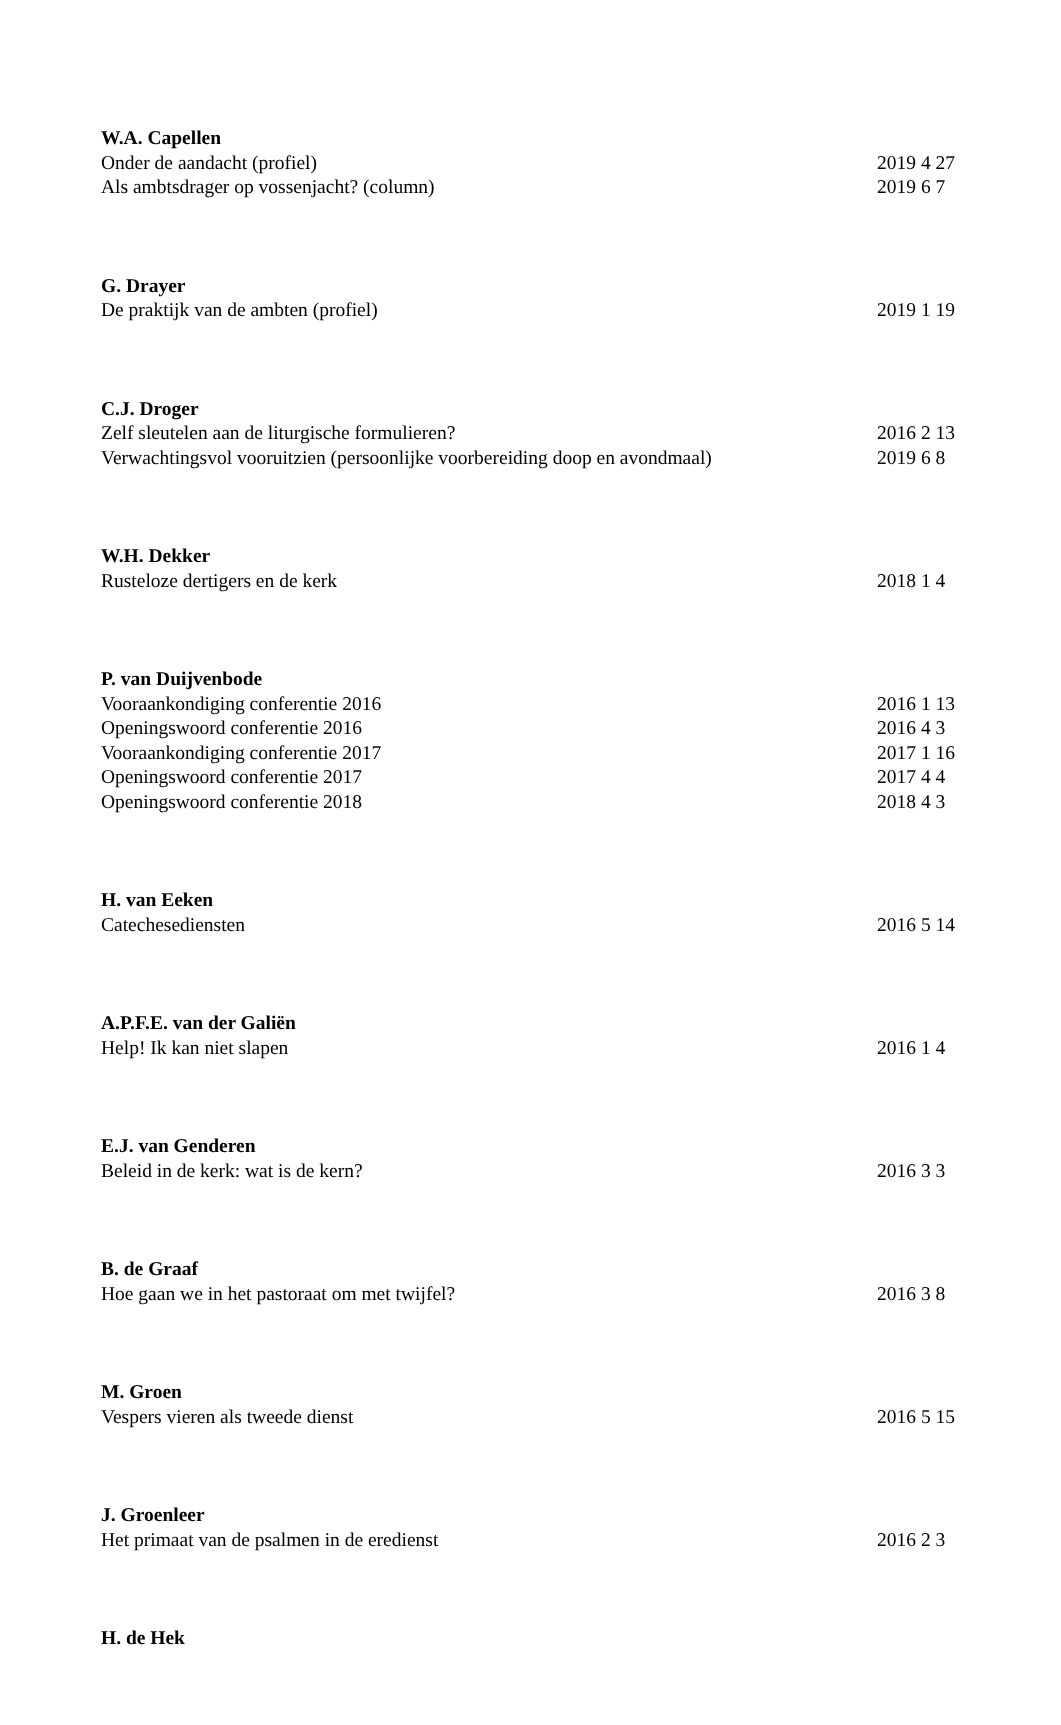W.A. Capellen
Onder de aandacht (profiel) 2019 4 27
Als ambtsdrager op vossenjacht? (column) 2019 6 7
G. Drayer
De praktijk van de ambten (profiel) 2019 1 19
C.J. Droger
Zelf sleutelen aan de liturgische formulieren? 2016 2 13
Verwachtingsvol vooruitzien (persoonlijke voorbereiding doop en avondmaal) 2019 6 8
W.H. Dekker
Rusteloze dertigers en de kerk 2018 1 4
P. van Duijvenbode
Vooraankondiging conferentie 2016 2016 1 13
Openingswoord conferentie 2016 2016 4 3
Vooraankondiging conferentie 2017 2017 1 16
Openingswoord conferentie 2017 2017 4 4
Openingswoord conferentie 2018 2018 4 3
H. van Eeken
Catechesediensten 2016 5 14
A.P.F.E. van der Galiën
Help! Ik kan niet slapen 2016 1 4
E.J. van Genderen
Beleid in de kerk: wat is de kern? 2016 3 3
B. de Graaf
Hoe gaan we in het pastoraat om met twijfel? 2016 3 8
M. Groen
Vespers vieren als tweede dienst 2016 5 15
J. Groenleer
Het primaat van de psalmen in de eredienst 2016 2 3
H. de Hek